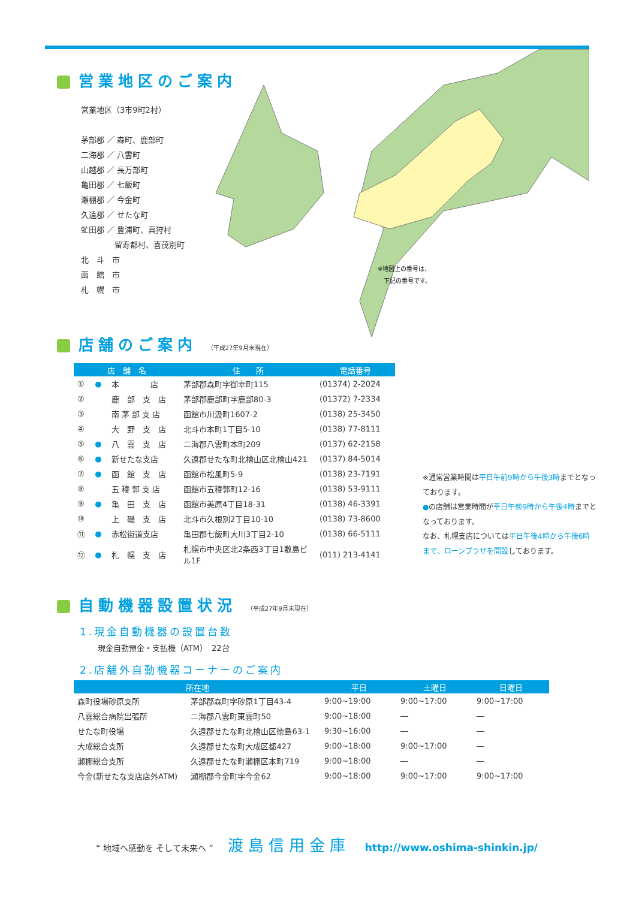※地図上の番号は、
下記の番号です。
営業地区のご案内
営業地区（3市9町2村）
茅部郡 ／ 森町、鹿部町
二海郡 ／ 八雲町
山越郡 ／ 長万部町
亀田郡 ／ 七飯町
瀬棚郡 ／ 今金町
久遠郡 ／ せたな町
虻田郡 ／ 豊浦町、真狩村
　　　　 留寿都村、喜茂別町
北　斗　市
函　館　市
札　幌　市
店舗のご案内 （平成27年9月末現在）
| 店 舗 名 | | | 住 所 | 電話番号 |
| --- | --- | --- | --- | --- |
| ① | ● | 本 店 | 茅部郡森町字御幸町115 | (01374) 2-2024 |
| ② | | 鹿 部 支 店 | 茅部郡鹿部町字鹿部80-3 | (01372) 7-2334 |
| ③ | | 南 茅 部 支 店 | 函館市川汲町1607-2 | (0138) 25-3450 |
| ④ | | 大 野 支 店 | 北斗市本町1丁目5-10 | (0138) 77-8111 |
| ⑤ | ● | 八 雲 支 店 | 二海郡八雲町本町209 | (0137) 62-2158 |
| ⑥ | ● | 新せたな支店 | 久遠郡せたな町北檜山区北檜山421 | (0137) 84-5014 |
| ⑦ | ● | 函 館 支 店 | 函館市松風町5-9 | (0138) 23-7191 |
| ⑧ | | 五 稜 郭 支 店 | 函館市五稜郭町12-16 | (0138) 53-9111 |
| ⑨ | ● | 亀 田 支 店 | 函館市美原4丁目18-31 | (0138) 46-3391 |
| ⑩ | | 上 磯 支 店 | 北斗市久根別2丁目10-10 | (0138) 73-8600 |
| ⑪ | ● | 赤松街道支店 | 亀田郡七飯町大川3丁目2-10 | (0138) 66-5111 |
| ⑫ | ● | 札 幌 支 店 | 札幌市中央区北2条西3丁目1敷島ビル1F | (011) 213-4141 |
※通常営業時間は平日午前9時から午後3時までとなっております。
●の店舗は営業時間が平日午前9時から午後4時までとなっております。
なお、札幌支店については平日午後4時から午後6時まで、ローンプラザを開設しております。
自動機器設置状況 （平成27年9月末現在）
1.現金自動機器の設置台数
現金自動預金・支払機（ATM）　22台
2.店舗外自動機器コーナーのご案内
| 所在地 | | 平日 | 土曜日 | 日曜日 |
| --- | --- | --- | --- | --- |
| 森町役場砂原支所 | 茅部郡森町字砂原1丁目43-4 | 9:00~19:00 | 9:00~17:00 | 9:00~17:00 |
| 八雲総合病院出張所 | 二海郡八雲町東雲町50 | 9:00~18:00 | ― | ― |
| せたな町役場 | 久遠郡せたな町北檜山区徳島63-1 | 9:30~16:00 | ― | ― |
| 大成総合支所 | 久遠郡せたな町大成区都427 | 9:00~18:00 | 9:00~17:00 | ― |
| 瀬棚総合支所 | 久遠郡せたな町瀬棚区本町719 | 9:00~18:00 | ― | ― |
| 今金(新せたな支店店外ATM) | 瀬棚郡今金町字今金62 | 9:00~18:00 | 9:00~17:00 | 9:00~17:00 |
“ 地域へ感動を そして未来へ ” 渡島信用金庫 http://www.oshima-shinkin.jp/